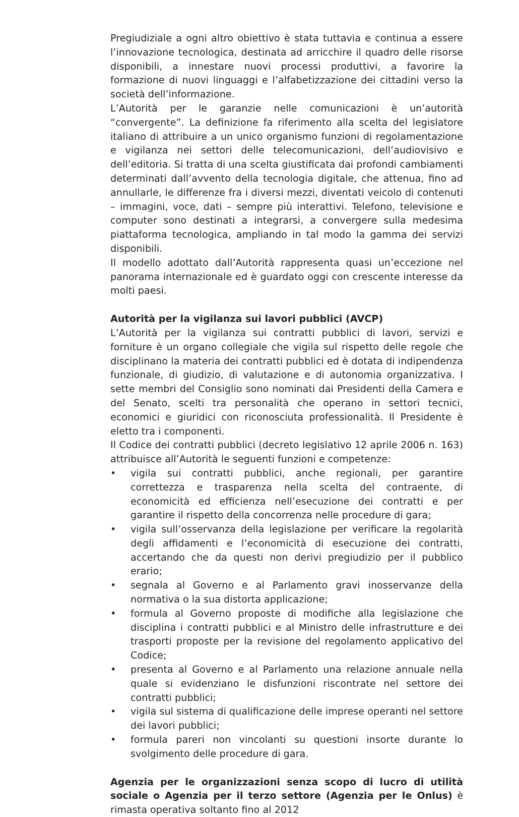Pregiudiziale a ogni altro obiettivo è stata tuttavia e continua a essere l’innovazione tecnologica, destinata ad arricchire il quadro delle risorse disponibili, a innestare nuovi processi produttivi, a favorire la formazione di nuovi linguaggi e l’alfabetizzazione dei cittadini verso la società dell’informazione.
L’Autorità per le garanzie nelle comunicazioni è un’autorità “convergente”. La definizione fa riferimento alla scelta del legislatore italiano di attribuire a un unico organismo funzioni di regolamentazione e vigilanza nei settori delle telecomunicazioni, dell’audiovisivo e dell’editoria. Si tratta di una scelta giustificata dai profondi cambiamenti determinati dall’avvento della tecnologia digitale, che attenua, fino ad annullarle, le differenze fra i diversi mezzi, diventati veicolo di contenuti – immagini, voce, dati – sempre più interattivi. Telefono, televisione e computer sono destinati a integrarsi, a convergere sulla medesima piattaforma tecnologica, ampliando in tal modo la gamma dei servizi disponibili.
Il modello adottato dall’Autorità rappresenta quasi un’eccezione nel panorama internazionale ed è guardato oggi con crescente interesse da molti paesi.
Autorità per la vigilanza sui lavori pubblici (AVCP)
L’Autorità per la vigilanza sui contratti pubblici di lavori, servizi e forniture è un organo collegiale che vigila sul rispetto delle regole che disciplinano la materia dei contratti pubblici ed è dotata di indipendenza funzionale, di giudizio, di valutazione e di autonomia organizzativa. I sette membri del Consiglio sono nominati dai Presidenti della Camera e del Senato, scelti tra personalità che operano in settori tecnici, economici e giuridici con riconosciuta professionalità. Il Presidente è eletto tra i componenti.
Il Codice dei contratti pubblici (decreto legislativo 12 aprile 2006 n. 163) attribuisce all’Autorità le seguenti funzioni e competenze:
• vigila sui contratti pubblici, anche regionali, per garantire correttezza e trasparenza nella scelta del contraente, di economicità ed efficienza nell’esecuzione dei contratti e per garantire il rispetto della concorrenza nelle procedure di gara;
• vigila sull’osservanza della legislazione per verificare la regolarità degli affidamenti e l’economicità di esecuzione dei contratti, accertando che da questi non derivi pregiudizio per il pubblico erario;
• segnala al Governo e al Parlamento gravi inosservanze della normativa o la sua distorta applicazione;
• formula al Governo proposte di modifiche alla legislazione che disciplina i contratti pubblici e al Ministro delle infrastrutture e dei trasporti proposte per la revisione del regolamento applicativo del Codice;
• presenta al Governo e al Parlamento una relazione annuale nella quale si evidenziano le disfunzioni riscontrate nel settore dei contratti pubblici;
• vigila sul sistema di qualificazione delle imprese operanti nel settore dei lavori pubblici;
• formula pareri non vincolanti su questioni insorte durante lo svolgimento delle procedure di gara.
Agenzia per le organizzazioni senza scopo di lucro di utilità sociale o Agenzia per il terzo settore (Agenzia per le Onlus) è rimasta operativa soltanto fino al 2012